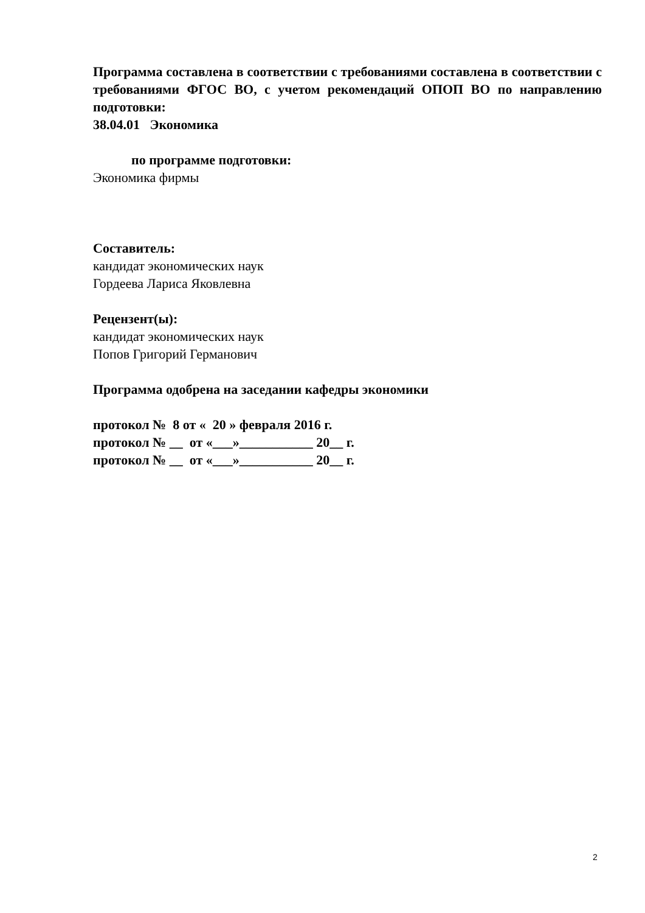Программа составлена в соответствии с требованиями составлена в соответствии с требованиями ФГОС ВО, с учетом рекомендаций ОПОП ВО по направлению подготовки:
38.04.01 Экономика
по программе подготовки:
Экономика фирмы
Составитель:
кандидат экономических наук
Гордеева Лариса Яковлевна
Рецензент(ы):
кандидат экономических наук
Попов Григорий Германович
Программа одобрена на заседании кафедры экономики
протокол № 8 от « 20 » февраля 2016 г.
протокол № __ от «___»___________ 20__ г.
протокол № __ от «___»___________ 20__ г.
2